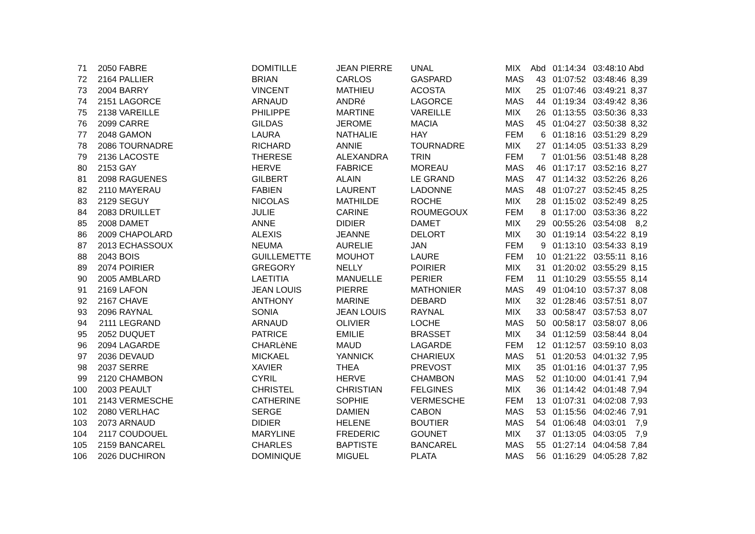| 71 | 2050 | FABRE | DOMITILLE | JEAN PIERRE | UNAL | MIX | Abd | 01:14:34 | 03:48:10 | Abd |
| 72 | 2164 | PALLIER | BRIAN | CARLOS | GASPARD | MAS | 43 | 01:07:52 | 03:48:46 | 8,39 |
| 73 | 2004 | BARRY | VINCENT | MATHIEU | ACOSTA | MIX | 25 | 01:07:46 | 03:49:21 | 8,37 |
| 74 | 2151 | LAGORCE | ARNAUD | ANDRé | LAGORCE | MAS | 44 | 01:19:34 | 03:49:42 | 8,36 |
| 75 | 2138 | VAREILLE | PHILIPPE | MARTINE | VAREILLE | MIX | 26 | 01:13:55 | 03:50:36 | 8,33 |
| 76 | 2099 | CARRE | GILDAS | JEROME | MACIA | MAS | 45 | 01:04:27 | 03:50:38 | 8,32 |
| 77 | 2048 | GAMON | LAURA | NATHALIE | HAY | FEM | 6 | 01:18:16 | 03:51:29 | 8,29 |
| 78 | 2086 | TOURNADRE | RICHARD | ANNIE | TOURNADRE | MIX | 27 | 01:14:05 | 03:51:33 | 8,29 |
| 79 | 2136 | LACOSTE | THERESE | ALEXANDRA | TRIN | FEM | 7 | 01:01:56 | 03:51:48 | 8,28 |
| 80 | 2153 | GAY | HERVE | FABRICE | MOREAU | MAS | 46 | 01:17:17 | 03:52:16 | 8,27 |
| 81 | 2098 | RAGUENES | GILBERT | ALAIN | LE GRAND | MAS | 47 | 01:14:32 | 03:52:26 | 8,26 |
| 82 | 2110 | MAYERAU | FABIEN | LAURENT | LADONNE | MAS | 48 | 01:07:27 | 03:52:45 | 8,25 |
| 83 | 2129 | SEGUY | NICOLAS | MATHILDE | ROCHE | MIX | 28 | 01:15:02 | 03:52:49 | 8,25 |
| 84 | 2083 | DRUILLET | JULIE | CARINE | ROUMEGOUX | FEM | 8 | 01:17:00 | 03:53:36 | 8,22 |
| 85 | 2008 | DAMET | ANNE | DIDIER | DAMET | MIX | 29 | 00:55:26 | 03:54:08 | 8,2 |
| 86 | 2009 | CHAPOLARD | ALEXIS | JEANNE | DELORT | MIX | 30 | 01:19:14 | 03:54:22 | 8,19 |
| 87 | 2013 | ECHASSOUX | NEUMA | AURELIE | JAN | FEM | 9 | 01:13:10 | 03:54:33 | 8,19 |
| 88 | 2043 | BOIS | GUILLEMETTE | MOUHOT | LAURE | FEM | 10 | 01:21:22 | 03:55:11 | 8,16 |
| 89 | 2074 | POIRIER | GREGORY | NELLY | POIRIER | MIX | 31 | 01:20:02 | 03:55:29 | 8,15 |
| 90 | 2005 | AMBLARD | LAETITIA | MANUELLE | PERIER | FEM | 11 | 01:10:29 | 03:55:55 | 8,14 |
| 91 | 2169 | LAFON | JEAN LOUIS | PIERRE | MATHONIER | MAS | 49 | 01:04:10 | 03:57:37 | 8,08 |
| 92 | 2167 | CHAVE | ANTHONY | MARINE | DEBARD | MIX | 32 | 01:28:46 | 03:57:51 | 8,07 |
| 93 | 2096 | RAYNAL | SONIA | JEAN LOUIS | RAYNAL | MIX | 33 | 00:58:47 | 03:57:53 | 8,07 |
| 94 | 2111 | LEGRAND | ARNAUD | OLIVIER | LOCHE | MAS | 50 | 00:58:17 | 03:58:07 | 8,06 |
| 95 | 2052 | DUQUET | PATRICE | EMILIE | BRASSET | MIX | 34 | 01:12:59 | 03:58:44 | 8,04 |
| 96 | 2094 | LAGARDE | CHARLèNE | MAUD | LAGARDE | FEM | 12 | 01:12:57 | 03:59:10 | 8,03 |
| 97 | 2036 | DEVAUD | MICKAEL | YANNICK | CHARIEUX | MAS | 51 | 01:20:53 | 04:01:32 | 7,95 |
| 98 | 2037 | SERRE | XAVIER | THEA | PREVOST | MIX | 35 | 01:01:16 | 04:01:37 | 7,95 |
| 99 | 2120 | CHAMBON | CYRIL | HERVE | CHAMBON | MAS | 52 | 01:10:00 | 04:01:41 | 7,94 |
| 100 | 2003 | PEAULT | CHRISTEL | CHRISTIAN | FELGINES | MIX | 36 | 01:14:42 | 04:01:48 | 7,94 |
| 101 | 2143 | VERMESCHE | CATHERINE | SOPHIE | VERMESCHE | FEM | 13 | 01:07:31 | 04:02:08 | 7,93 |
| 102 | 2080 | VERLHAC | SERGE | DAMIEN | CABON | MAS | 53 | 01:15:56 | 04:02:46 | 7,91 |
| 103 | 2073 | ARNAUD | DIDIER | HELENE | BOUTIER | MAS | 54 | 01:06:48 | 04:03:01 | 7,9 |
| 104 | 2117 | COUDOUEL | MARYLINE | FREDERIC | GOUNET | MIX | 37 | 01:13:05 | 04:03:05 | 7,9 |
| 105 | 2159 | BANCAREL | CHARLES | BAPTISTE | BANCAREL | MAS | 55 | 01:27:14 | 04:04:58 | 7,84 |
| 106 | 2026 | DUCHIRON | DOMINIQUE | MIGUEL | PLATA | MAS | 56 | 01:16:29 | 04:05:28 | 7,82 |